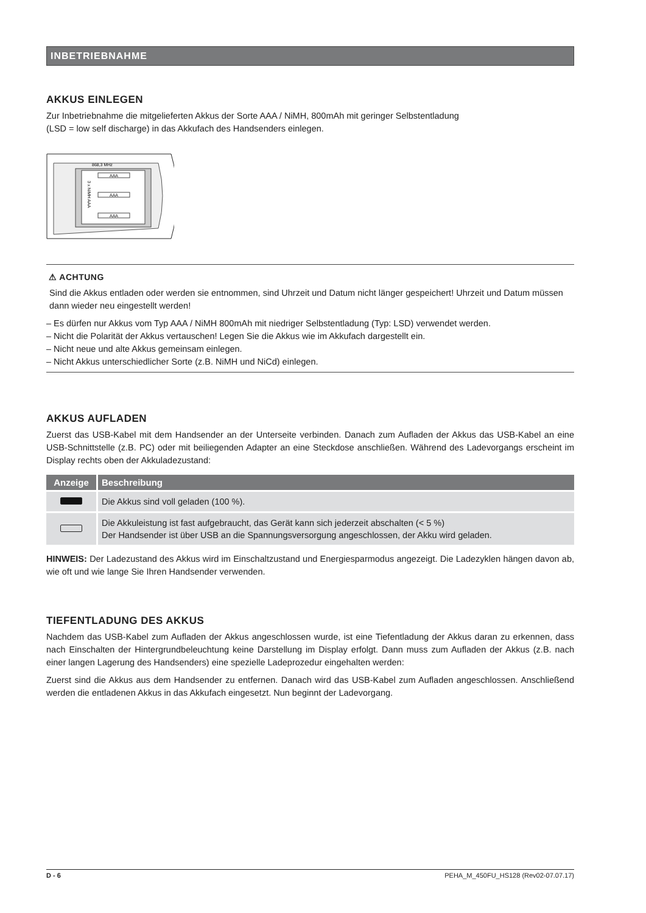INBETRIEBNAHME
AKKUS EINLEGEN
Zur Inbetriebnahme die mitgelieferten Akkus der Sorte AAA / NiMH, 800mAh mit geringer Selbstentladung
(LSD = low self discharge) in das Akkufach des Handsenders einlegen.
868,3 MHz
AAA
AAA
AAA
3 x NiMH AAA
⚠ ACHTUNG
Sind die Akkus entladen oder werden sie entnommen, sind Uhrzeit und Datum nicht länger gespeichert! Uhrzeit und Datum müssen dann wieder neu eingestellt werden!
– Es dürfen nur Akkus vom Typ AAA / NiMH 800mAh mit niedriger Selbstentladung (Typ: LSD) verwendet werden.
– Nicht die Polarität der Akkus vertauschen! Legen Sie die Akkus wie im Akkufach dargestellt ein.
– Nicht neue und alte Akkus gemeinsam einlegen.
– Nicht Akkus unterschiedlicher Sorte (z.B. NiMH und NiCd) einlegen.
AKKUS AUFLADEN
Zuerst das USB-Kabel mit dem Handsender an der Unterseite verbinden. Danach zum Aufladen der Akkus das USB-Kabel an eine USB-Schnittstelle (z.B. PC) oder mit beiliegenden Adapter an eine Steckdose anschließen. Während des Ladevorgangs erscheint im Display rechts oben der Akkuladezustand:
| Anzeige | Beschreibung |
| --- | --- |
| | Die Akkus sind voll geladen (100 %). |
| | Die Akkuleistung ist fast aufgebraucht, das Gerät kann sich jederzeit abschalten (< 5 %) Der Handsender ist über USB an die Spannungsversorgung angeschlossen, der Akku wird geladen. |
HINWEIS: Der Ladezustand des Akkus wird im Einschaltzustand und Energiesparmodus angezeigt. Die Ladezyklen hängen davon ab, wie oft und wie lange Sie Ihren Handsender verwenden.
TIEFENTLADUNG DES AKKUS
Nachdem das USB-Kabel zum Aufladen der Akkus angeschlossen wurde, ist eine Tiefentladung der Akkus daran zu erkennen, dass nach Einschalten der Hintergrundbeleuchtung keine Darstellung im Display erfolgt. Dann muss zum Aufladen der Akkus (z.B. nach einer langen Lagerung des Handsenders) eine spezielle Ladeprozedur eingehalten werden:
Zuerst sind die Akkus aus dem Handsender zu entfernen. Danach wird das USB-Kabel zum Aufladen angeschlossen. Anschließend werden die entladenen Akkus in das Akkufach eingesetzt. Nun beginnt der Ladevorgang.
D - 6 PEHA_M_450FU_HS128 (Rev02-07.07.17)